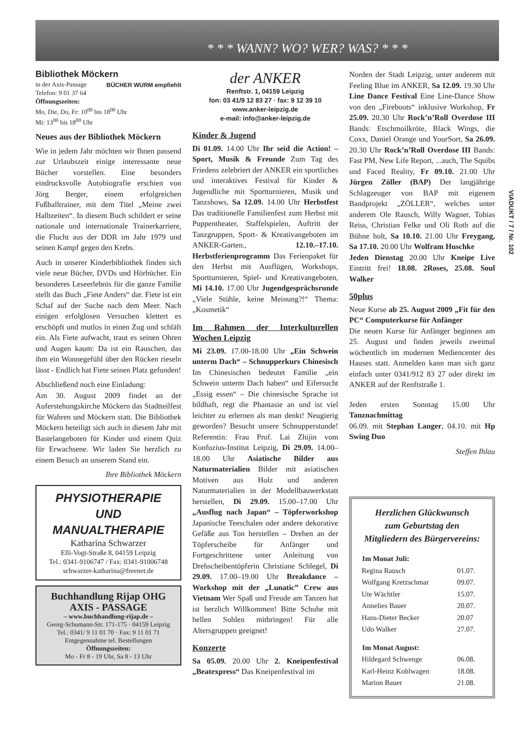* * * WANN? WO? WER? WAS? * * *
Bibliothek Möckern BÜCHER WURM empfiehlt
in der Axis-Passage
Telefon: 9 01 37 64
Öffnungszeiten:
Mo, Die, Do, Fr: 10<sup>00</sup> bis 18<sup>00</sup> Uhr
Mi: 13<sup>00</sup> bis 18<sup>00</sup> Uhr
Neues aus der Bibliothek Möckern
Wie in jedem Jahr möchten wir Ihnen passend zur Urlaubszeit einige interessante neue Bücher vorstellen. Eine besonders eindrucksvolle Autobiografie erschien von Jörg Berger, einem erfolgreichen Fußballtrainer, mit dem Titel „Meine zwei Halbzeiten“. In diesem Buch schildert er seine nationale und internationale Trainerkarriere, die Flucht aus der DDR im Jahr 1979 und seinen Kampf gegen den Krebs.
Auch in unserer Kinderbibliothek finden sich viele neue Bücher, DVDs und Hörbücher. Ein besonderes Leseerlebnis für die ganze Familie stellt das Buch „Fiete Anders“ dar. Fiete ist ein Schaf auf der Suche nach dem Meer. Nach einigen erfolglosen Versuchen klettert es erschöpft und mutlos in einen Zug und schläft ein. Als Fiete aufwacht, traut es seinen Ohren und Augen kaum: Da ist ein Rauschen, das ihm ein Wonnegefühl über den Rücken rieseln lässt - Endlich hat Fiete seinen Platz gefunden!
Abschließend noch eine Einladung:
Am 30. August 2009 findet an der Auferstehungskirche Möckern das Stadtteilfest für Wahren und Möckern statt. Die Bibliothek Möckern beteiligt sich auch in diesem Jahr mit Bastelangeboten für Kinder und einem Quiz für Erwachsene. Wir laden Sie herzlich zu einem Besuch an unserem Stand ein.
Ihre Bibliothek Möckern
PHYSIOTHERAPIE
UND
MANUALTHERAPIE
Katharina Schwarzer
Elli-Vogt-Straße 8, 04159 Leipzig
Tel.: 0341-9106747 / Fax: 0341-91006748
schwarzer-katharina@freenet.de
Buchhandlung Rijap OHG
AXIS - PASSAGE
– www.buchhandlung-rijap.de –
Georg-Schumann-Str. 171-175 · 04159 Leipzig
Tel.: 0341/ 9 11 01 70 · Fax: 9 11 01 71
Entgegennahme tel. Bestellungen
Öffnungszeiten:
Mo - Fr 8 - 19 Uhr, Sa 8 - 13 Uhr
der ANKER
Renftstr. 1, 04159 Leipzig
fon: 03 41/9 12 83 27 · fax: 9 12 39 10
www.anker-leipzig.de
e-mail: info@anker-leipzig.de
Kinder & Jugend
Di 01.09. 14.00 Uhr Ihr seid die Action! – Sport, Musik & Freunde Zum Tag des Friedens zelebriert der ANKER ein sportliches und interaktives Festival für Kinder & Jugendliche mit Sportturnieren, Musik und Tanzshows, Sa 12.09. 14.00 Uhr Herbstfest Das traditionelle Familienfest zum Herbst mit Puppentheater, Staffelspielen, Auftritt der Tanzgruppen, Sport- & Kreativangeboten im ANKER-Garten., 12.10.–17.10. Herbstferienprogramm Das Ferienpaket für den Herbst mit Ausflügen, Workshops, Sportturnieren, Spiel- und Kreativangeboten, Mi 14.10. 17.00 Uhr Jugendgesprächsrunde „Viele Stühle, keine Meinung?!“ Thema: „Kosmetik“
Im Rahmen der Interkulturellen Wochen Leipzig
Mi 23.09. 17.00-18.00 Uhr „Ein Schwein unterm Dach“ – Schnupperkurs Chinesisch Im Chinesischen bedeutet Familie „ein Schwein unterm Dach haben“ und Eifersucht „Essig essen“ – Die chinesische Sprache ist bildhaft, regt die Phantasie an und ist viel leichter zu erlernen als man denkt! Neugierig geworden? Besucht unsere Schnupperstunde! Referentin: Frau Prof. Lai Zhijin vom Konfuzius-Institut Leipzig, Di 29.09. 14.00–18.00 Uhr Asiatische Bilder aus Naturmaterialien Bilder mit asiatischen Motiven aus Holz und anderen Naturmaterialien in der Modellbauwerkstatt herstellen, Di 29.09. 15.00–17.00 Uhr „Ausflug nach Japan“ – Töpferworkshop Japanische Teeschalen oder andere dekorative Gefäße aus Ton herstellen – Drehen an der Töpferscheibe für Anfänger und Fortgeschrittene unter Anleitung von Drehscheibentöpferin Christiane Schlegel, Di 29.09. 17.00–19.00 Uhr Breakdance – Workshop mit der „Lunatic” Crew aus Vietnam Wer Spaß und Freude am Tanzen hat ist herzlich Willkommen! Bitte Schuhe mit hellen Sohlen mitbringen! Für alle Altersgruppen geeignet!
Konzerte
Sa 05.09. 20.00 Uhr 2. Kneipenfestival „Beatexpress“ Das Kneipenfestival im
Norden der Stadt Leipzig, unter anderem mit Feeling Blue im ANKER, Sa 12.09. 19.30 Uhr Line Dance Festival Eine Line-Dance Show von den „Fireboots“ inklusive Workshop, Fr 25.09. 20.30 Uhr Rock’n’Roll Overdose III Bands: Etschmoilkröte, Black Wings, die Coxx, Daniel Orange und YourSort, Sa 26.09. 20.30 Uhr Rock’n’Roll Overdose III Bands: Fast PM, New Life Report, ...auch, The Squibs und Faced Reality, Fr 09.10. 21.00 Uhr Jürgen Zöller (BAP) Der langjährige Schlagzeuger von BAP mit eigenem Bandprojekt „ZÖLLER“, welches unter anderem Ole Rausch, Willy Wagner, Tobias Reiss, Christian Felke und Oli Roth auf die Bühne holt, Sa 10.10. 21.00 Uhr Freygang, Sa 17.10. 20.00 Uhr Wolfram Huschke
Jeden Dienstag 20.00 Uhr Kneipe Live Eintritt frei! 18.08. 2Roses, 25.08. Soul Walker
50plus
Neue Kurse ab 25. August 2009 „Fit für den PC“ Computerkurse für Anfänger
Die neuen Kurse für Anfänger beginnen am 25. August und finden jeweils zweimal wöchentlich im modernen Mediencenter des Hauses statt. Anmelden kann man sich ganz einfach unter 0341/912 83 27 oder direkt im ANKER auf der Renftstraße 1.
Jeden ersten Sonntag 15.00 Uhr Tanznachmittag
06.09. mit Stephan Langer, 04.10. mit Hp Swing Duo
Steffen Ihlau
Herzlichen Glückwunsch
zum Geburtstag den
Mitgliedern des Bürgervereins:
| Im Monat Juli: | |
| --- | --- |
| Regina Rausch | 01.07. |
| Wolfgang Kretzschmar | 09.07. |
| Ute Wächtler | 15.07. |
| Annelies Bauer | 20.07. |
| Hans-Dieter Becker | 20.07 |
| Udo Walker | 27.07. |
| Im Monat August: | |
| Hildegard Schwenge | 06.08. |
| Karl-Heinz Kohlwagen | 18.08. |
| Marion Bauer | 21.08. |
VIADUKT / 7 / Nr. 102